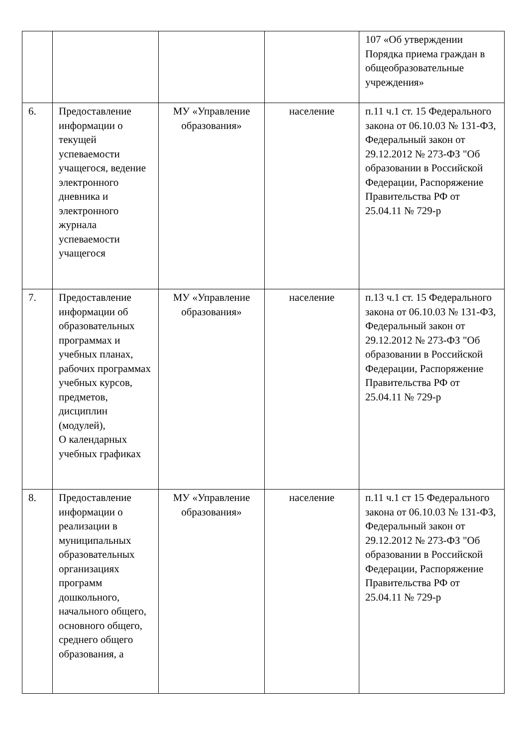| | | | | 107 «Об утверждении Порядка приема граждан в общеобразовательные учреждения» |
| 6. | Предоставление информации о текущей успеваемости учащегося, ведение электронного дневника и электронного журнала успеваемости учащегося | МУ «Управление образования» | население | п.11 ч.1 ст. 15 Федерального закона от 06.10.03 № 131-ФЗ, Федеральный закон от 29.12.2012 № 273-ФЗ "Об образовании в Российской Федерации, Распоряжение Правительства РФ от 25.04.11 № 729-р |
| 7. | Предоставление информации об образовательных программах и учебных планах, рабочих программах учебных курсов, предметов, дисциплин (модулей), О календарных учебных графиках | МУ «Управление образования» | население | п.13 ч.1 ст. 15 Федерального закона от 06.10.03 № 131-ФЗ, Федеральный закон от 29.12.2012 № 273-ФЗ "Об образовании в Российской Федерации, Распоряжение Правительства РФ от 25.04.11 № 729-р |
| 8. | Предоставление информации о реализации в муниципальных образовательных организациях программ дошкольного, начального общего, основного общего, среднего общего образования, а | МУ «Управление образования» | население | п.11 ч.1 ст 15 Федерального закона от 06.10.03 № 131-ФЗ, Федеральный закон от 29.12.2012 № 273-ФЗ "Об образовании в Российской Федерации, Распоряжение Правительства РФ от 25.04.11 № 729-р |